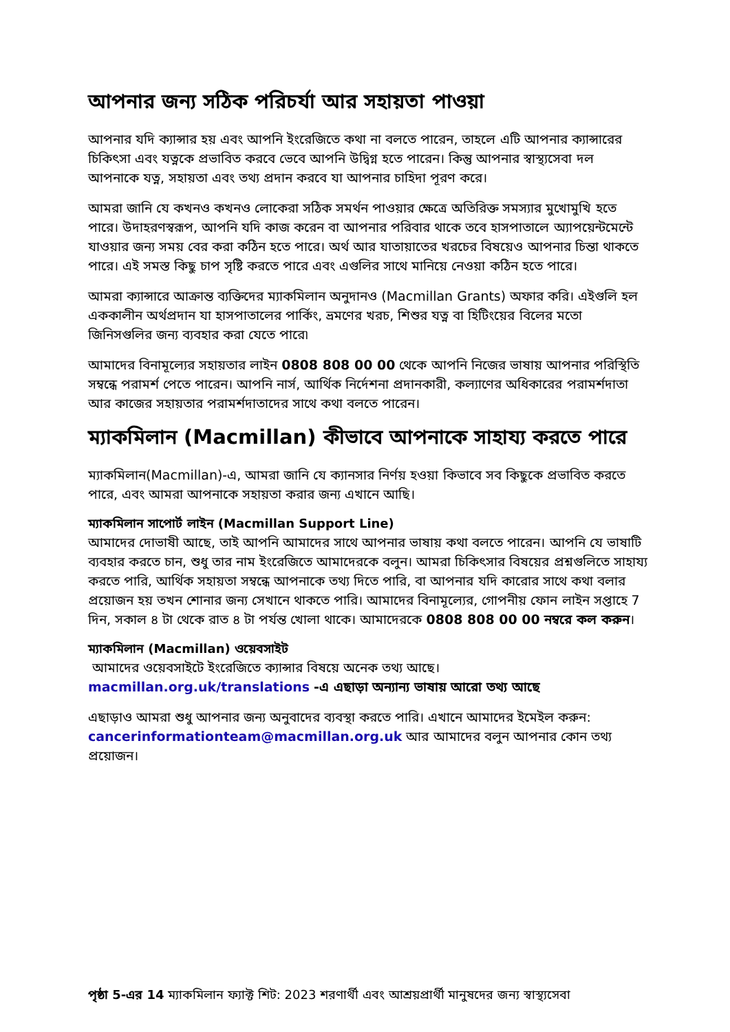আপনার জন্য সঠিক পরিচর্যা আর সহায়তা পাওয়া
আপনার যদি ক্যান্সার হয় এবং আপনি ইংরেজিতে কথা না বলতে পারেন, তাহলে এটি আপনার ক্যান্সারের চিকিৎসা এবং যত্নকে প্রভাবিত করবে ভেবে আপনি উদ্বিগ্ন হতে পারেন। কিন্তু আপনার স্বাস্থ্যসেবা দল আপনাকে যত্ন, সহায়তা এবং তথ্য প্রদান করবে যা আপনার চাহিদা পূরণ করে।
আমরা জানি যে কখনও কখনও লোকেরা সঠিক সমর্থন পাওয়ার ক্ষেত্রে অতিরিক্ত সমস্যার মুখোমুখি হতে পারে। উদাহরণস্বরূপ, আপনি যদি কাজ করেন বা আপনার পরিবার থাকে তবে হাসপাতালে অ্যাপয়েন্টমেন্টে যাওয়ার জন্য সময় বের করা কঠিন হতে পারে। অর্থ আর যাতায়াতের খরচের বিষয়েও আপনার চিন্তা থাকতে পারে। এই সমস্ত কিছু চাপ সৃষ্টি করতে পারে এবং এগুলির সাথে মানিয়ে নেওয়া কঠিন হতে পারে।
আমরা ক্যান্সারে আক্রান্ত ব্যক্তিদের ম্যাকমিলান অনুদানও (Macmillan Grants) অফার করি। এইগুলি হল এককালীন অর্থপ্রদান যা হাসপাতালের পার্কিং, ভ্রমণের খরচ, শিশুর যত্ন বা হিটিংয়ের বিলের মতো জিনিসগুলির জন্য ব্যবহার করা যেতে পারে৷
আমাদের বিনামূল্যের সহায়তার লাইন 0808 808 00 00 থেকে আপনি নিজের ভাষায় আপনার পরিস্থিতি সম্বন্ধে পরামর্শ পেতে পারেন। আপনি নার্স, আর্থিক নির্দেশনা প্রদানকারী, কল্যাণের অধিকারের পরামর্শদাতা আর কাজের সহায়তার পরামর্শদাতাদের সাথে কথা বলতে পারেন।
ম্যাকমিলান (Macmillan) কীভাবে আপনাকে সাহায্য করতে পারে
ম্যাকমিলান(Macmillan)-এ, আমরা জানি যে ক্যানসার নির্ণয় হওয়া কিভাবে সব কিছুকে প্রভাবিত করতে পারে, এবং আমরা আপনাকে সহায়তা করার জন্য এখানে আছি।
ম্যাকমিলান সাপোর্ট লাইন (Macmillan Support Line)
আমাদের দোভাষী আছে, তাই আপনি আমাদের সাথে আপনার ভাষায় কথা বলতে পারেন। আপনি যে ভাষাটি ব্যবহার করতে চান, শুধু তার নাম ইংরেজিতে আমাদেরকে বলুন। আমরা চিকিৎসার বিষয়ের প্রশ্নগুলিতে সাহায্য করতে পারি, আর্থিক সহায়তা সম্বন্ধে আপনাকে তথ্য দিতে পারি, বা আপনার যদি কারোর সাথে কথা বলার প্রয়োজন হয় তখন শোনার জন্য সেখানে থাকতে পারি। আমাদের বিনামূল্যের, গোপনীয় ফোন লাইন সপ্তাহে 7 দিন, সকাল ৪ টা থেকে রাত ৪ টা পর্যন্ত খোলা থাকে। আমাদেরকে 0808 808 00 00 নম্বরে কল করুন।
ম্যাকমিলান (Macmillan) ওয়েবসাইট
আমাদের ওয়েবসাইটে ইংরেজিতে ক্যান্সার বিষয়ে অনেক তথ্য আছে।
macmillan.org.uk/translations -এ এছাড়া অন্যান্য ভাষায় আরো তথ্য আছে
এছাড়াও আমরা শুধু আপনার জন্য অনুবাদের ব্যবস্থা করতে পারি। এখানে আমাদের ইমেইল করুন: cancerinformationteam@macmillan.org.uk আর আমাদের বলুন আপনার কোন তথ্য প্রয়োজন।
পৃষ্ঠা 5-এর 14 ম্যাকমিলান ফ্যাক্ট শিট: 2023 শরণার্থী এবং আশ্রয়প্রার্থী মানুষদের জন্য স্বাস্থ্যসেবা